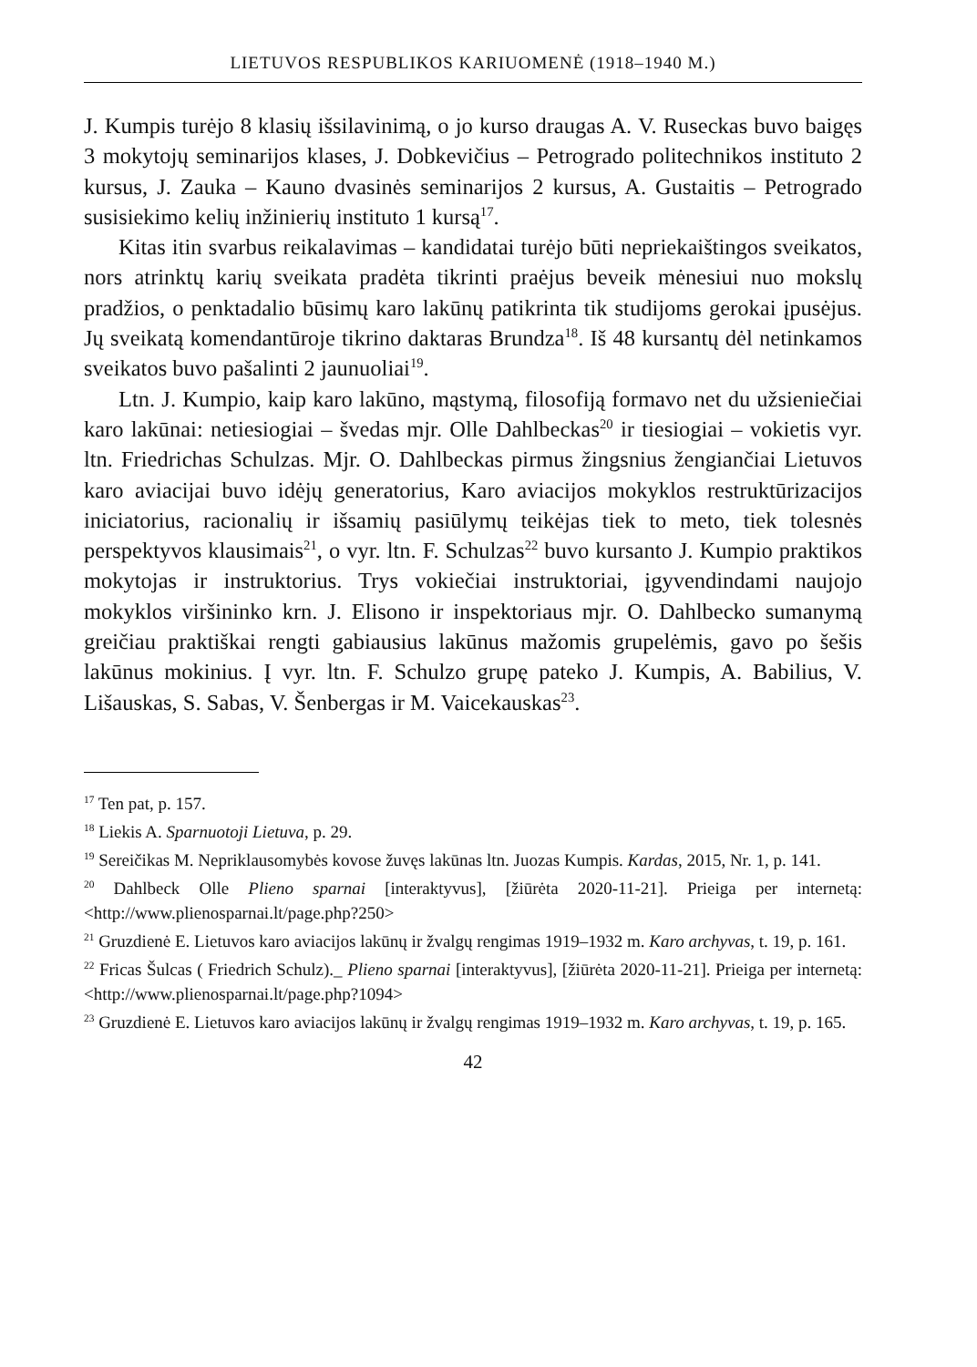LIETUVOS RESPUBLIKOS KARIUOMENĖ (1918–1940 M.)
J. Kumpis turėjo 8 klasių išsilavinimą, o jo kurso draugas A. V. Ruseckas buvo baigęs 3 mokytojų seminarijos klases, J. Dobkevičius – Petrogrado politechnikos instituto 2 kursus, J. Zauka – Kauno dvasinės seminarijos 2 kursus, A. Gustaitis – Petrogrado susisiekimo kelių inžinierių instituto 1 kursą<sup>17</sup>.
Kitas itin svarbus reikalavimas – kandidatai turėjo būti nepriekaištingos sveikatos, nors atrinktų karių sveikata pradėta tikrinti praėjus beveik mėnesiui nuo mokslų pradžios, o penktadalio būsimų karo lakūnų patikrinta tik studijoms gerokai įpusėjus. Jų sveikatą komendantūroje tikrino daktaras Brundza<sup>18</sup>. Iš 48 kursantų dėl netinkamos sveikatos buvo pašalinti 2 jaunuoliai<sup>19</sup>.
Ltn. J. Kumpio, kaip karo lakūno, mąstymą, filosofiją formavo net du užsieniečiai karo lakūnai: netiesiogiai – švedas mjr. Olle Dahlbeckas<sup>20</sup> ir tiesiogiai – vokietis vyr. ltn. Friedrichas Schulzas. Mjr. O. Dahlbeckas pirmus žingsnius žengiančiai Lietuvos karo aviacijai buvo idėjų generatorius, Karo aviacijos mokyklos restruktūrizacijos iniciatorius, racionalių ir išsamių pasiūlymų teikėjas tiek to meto, tiek tolesnės perspektyvos klausimais<sup>21</sup>, o vyr. ltn. F. Schulzas<sup>22</sup> buvo kursanto J. Kumpio praktikos mokytojas ir instruktorius. Trys vokiečiai instruktoriai, įgyvendindami naujojo mokyklos viršininko krn. J. Elisono ir inspektoriaus mjr. O. Dahlbecko sumanymą greičiau praktiškai rengti gabiausius lakūnus mažomis grupelėmis, gavo po šešis lakūnus mokinius. Į vyr. ltn. F. Schulzo grupę pateko J. Kumpis, A. Babilius, V. Lišauskas, S. Sabas, V. Šenbergas ir M. Vaicekauskas<sup>23</sup>.
<sup>17</sup> Ten pat, p. 157.
<sup>18</sup> Liekis A. Sparnuotoji Lietuva, p. 29.
<sup>19</sup> Sereičikas M. Nepriklausomybės kovose žuvęs lakūnas ltn. Juozas Kumpis. Kardas, 2015, Nr. 1, p. 141.
<sup>20</sup> Dahlbeck Olle Plieno sparnai [interaktyvus], [žiūrėta 2020-11-21]. Prieiga per internetą: <http://www.plienosparnai.lt/page.php?250>
<sup>21</sup> Gruzdienė E. Lietuvos karo aviacijos lakūnų ir žvalgų rengimas 1919–1932 m. Karo archyvas, t. 19, p. 161.
<sup>22</sup> Fricas Šulcas ( Friedrich Schulz)._ Plieno sparnai [interaktyvus], [žiūrėta 2020-11-21]. Prieiga per internetą: <http://www.plienosparnai.lt/page.php?1094>
<sup>23</sup> Gruzdienė E. Lietuvos karo aviacijos lakūnų ir žvalgų rengimas 1919–1932 m. Karo archyvas, t. 19, p. 165.
42